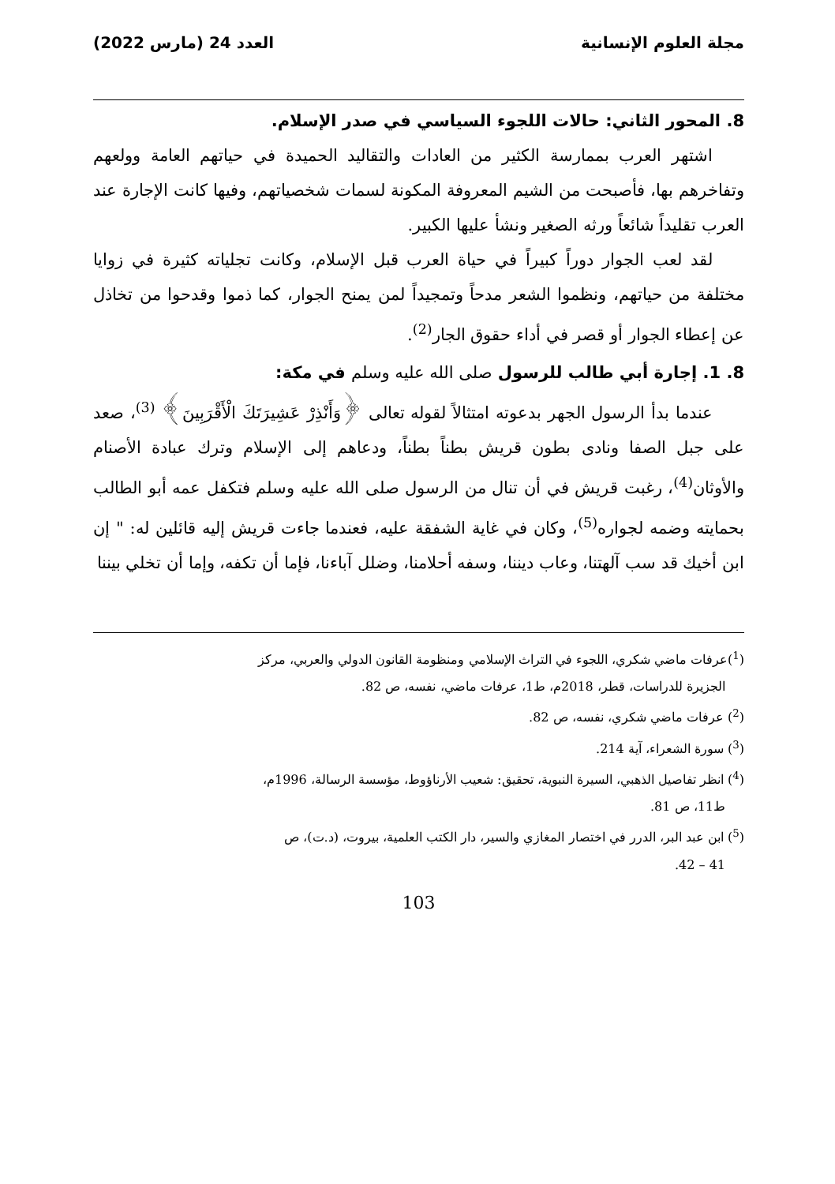مجلة العلوم الإنسانية العدد 24 (مارس 2022)
8. المحور الثاني: حالات اللجوء السياسي في صدر الإسلام.
اشتهر العرب بممارسة الكثير من العادات والتقاليد الحميدة في حياتهم العامة وولعهم وتفاخرهم بها، فأصبحت من الشيم المعروفة المكونة لسمات شخصياتهم، وفيها كانت الإجارة عند العرب تقليداً شائعاً ورثه الصغير ونشأ عليها الكبير.
لقد لعب الجوار دوراً كبيراً في حياة العرب قبل الإسلام، وكانت تجلياته كثيرة في زوايا مختلفة من حياتهم، ونظموا الشعر مدحاً وتمجيداً لمن يمنح الجوار، كما ذموا وقدحوا من تخاذل عن إعطاء الجوار أو قصر في أداء حقوق الجار<sup>(2)</sup>.
8. 1. إجارة أبي طالب للرسول صلى الله عليه وسلم في مكة:
عندما بدأ الرسول الجهر بدعوته امتثالاً لقوله تعالى ﴿وَأَنْذِرْ عَشِيرَتَكَ الْأَقْرَبِينَ﴾ <sup>(3)</sup>، صعد على جبل الصفا ونادى بطون قريش بطناً بطناً، ودعاهم إلى الإسلام وترك عبادة الأصنام والأوثان<sup>(4)</sup>، رغبت قريش في أن تنال من الرسول صلى الله عليه وسلم فتكفل عمه أبو الطالب بحمايته وضمه لجواره<sup>(5)</sup>، وكان في غاية الشفقة عليه، فعندما جاءت قريش إليه قائلين له: " إن ابن أخيك قد سب آلهتنا، وعاب ديننا، وسفه أحلامنا، وضلل آباءنا، فإما أن تكفه، وإما أن تخلي بيننا
(<sup>1</sup>)عرفات ماضي شكري، اللجوء في التراث الإسلامي ومنظومة القانون الدولي والعربي، مركز
الجزيرة للدراسات، قطر، 2018م، ط1، عرفات ماضي، نفسه، ص 82.
(<sup>2</sup>) عرفات ماضي شكري، نفسه، ص 82.
(<sup>3</sup>) سورة الشعراء، آية 214.
(<sup>4</sup>) انظر تفاصيل الذهبي، السيرة النبوية، تحقيق: شعيب الأرناؤوط، مؤسسة الرسالة، 1996م،
ط11، ص 81.
(<sup>5</sup>) ابن عبد البر، الدرر في اختصار المغازي والسير، دار الكتب العلمية، بيروت، (د.ت)، ص
41 – 42.
103